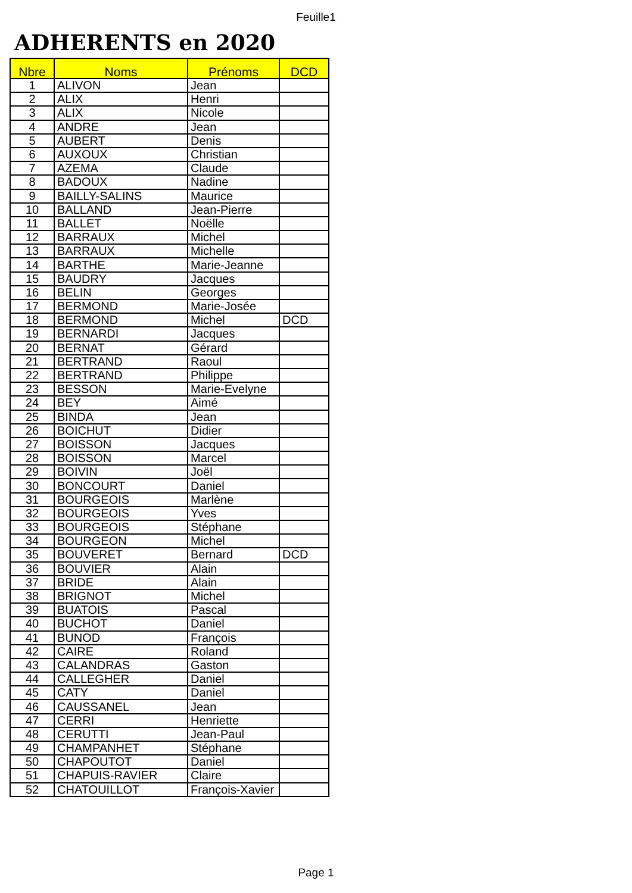Feuille1
ADHERENTS en 2020
| Nbre | Noms | Prénoms | DCD |
| --- | --- | --- | --- |
| 1 | ALIVON | Jean | |
| 2 | ALIX | Henri | |
| 3 | ALIX | Nicole | |
| 4 | ANDRE | Jean | |
| 5 | AUBERT | Denis | |
| 6 | AUXOUX | Christian | |
| 7 | AZEMA | Claude | |
| 8 | BADOUX | Nadine | |
| 9 | BAILLY-SALINS | Maurice | |
| 10 | BALLAND | Jean-Pierre | |
| 11 | BALLET | Noëlle | |
| 12 | BARRAUX | Michel | |
| 13 | BARRAUX | Michelle | |
| 14 | BARTHE | Marie-Jeanne | |
| 15 | BAUDRY | Jacques | |
| 16 | BELIN | Georges | |
| 17 | BERMOND | Marie-Josée | |
| 18 | BERMOND | Michel | DCD |
| 19 | BERNARDI | Jacques | |
| 20 | BERNAT | Gérard | |
| 21 | BERTRAND | Raoul | |
| 22 | BERTRAND | Philippe | |
| 23 | BESSON | Marie-Evelyne | |
| 24 | BEY | Aimé | |
| 25 | BINDA | Jean | |
| 26 | BOICHUT | Didier | |
| 27 | BOISSON | Jacques | |
| 28 | BOISSON | Marcel | |
| 29 | BOIVIN | Joël | |
| 30 | BONCOURT | Daniel | |
| 31 | BOURGEOIS | Marlène | |
| 32 | BOURGEOIS | Yves | |
| 33 | BOURGEOIS | Stéphane | |
| 34 | BOURGEON | Michel | |
| 35 | BOUVERET | Bernard | DCD |
| 36 | BOUVIER | Alain | |
| 37 | BRIDE | Alain | |
| 38 | BRIGNOT | Michel | |
| 39 | BUATOIS | Pascal | |
| 40 | BUCHOT | Daniel | |
| 41 | BUNOD | François | |
| 42 | CAIRE | Roland | |
| 43 | CALANDRAS | Gaston | |
| 44 | CALLEGHER | Daniel | |
| 45 | CATY | Daniel | |
| 46 | CAUSSANEL | Jean | |
| 47 | CERRI | Henriette | |
| 48 | CERUTTI | Jean-Paul | |
| 49 | CHAMPANHET | Stéphane | |
| 50 | CHAPOUTOT | Daniel | |
| 51 | CHAPUIS-RAVIER | Claire | |
| 52 | CHATOUILLOT | François-Xavier | |
Page 1